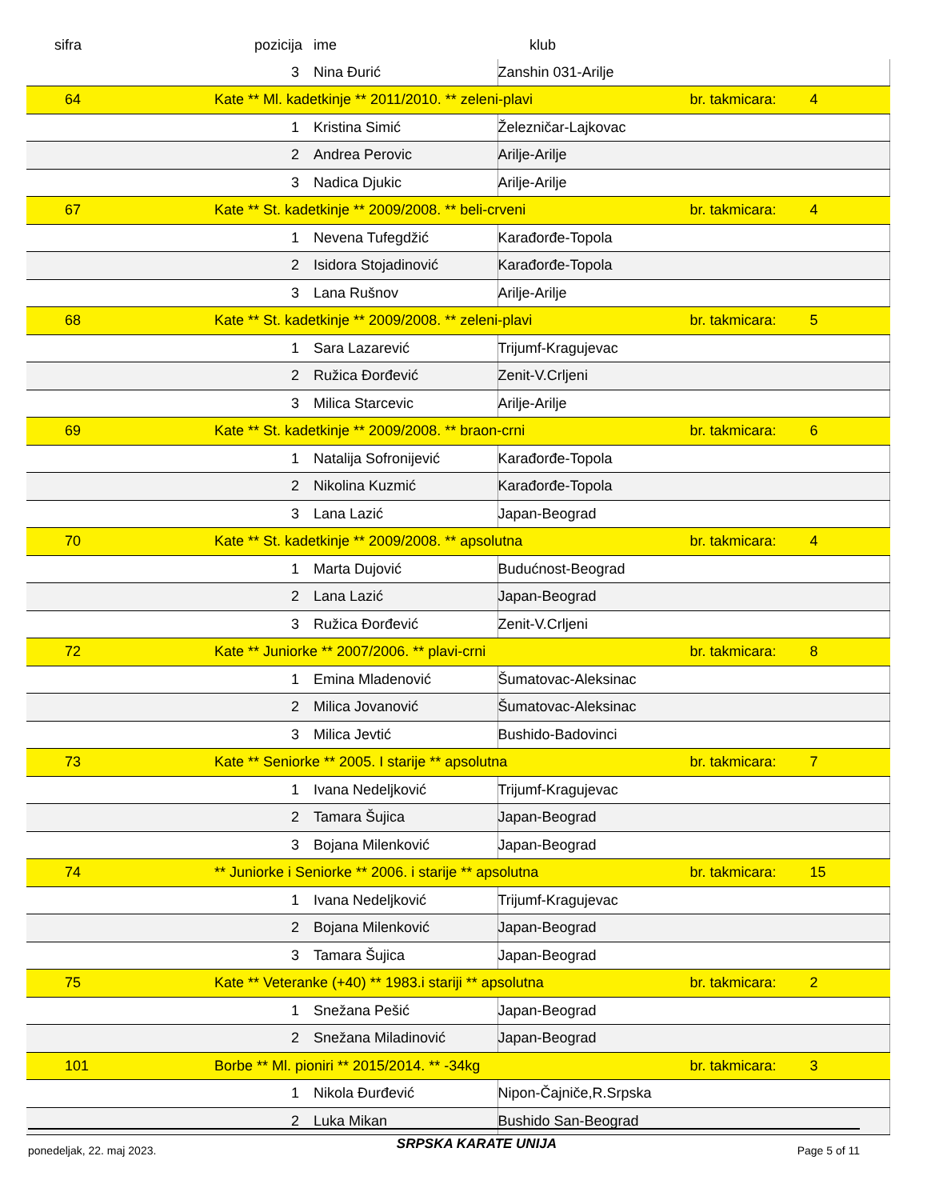| sifra | pozicija | ime | klub | | |
| --- | --- | --- | --- | --- | --- |
| | 3 | Nina Đurić | Zanshin 031-Arilje | | |
| 64 | Kate ** Ml. kadetkinje ** 2011/2010. ** zeleni-plavi | | | br. takmicara: | 4 |
| | 1 | Kristina Simić | Železničar-Lajkovac | | |
| | 2 | Andrea Perovic | Arilje-Arilje | | |
| | 3 | Nadica Djukic | Arilje-Arilje | | |
| 67 | Kate ** St. kadetkinje ** 2009/2008. ** beli-crveni | | | br. takmicara: | 4 |
| | 1 | Nevena Tufegdžić | Karađorđe-Topola | | |
| | 2 | Isidora Stojadinović | Karađorđe-Topola | | |
| | 3 | Lana Rušnov | Arilje-Arilje | | |
| 68 | Kate ** St. kadetkinje ** 2009/2008. ** zeleni-plavi | | | br. takmicara: | 5 |
| | 1 | Sara Lazarević | Trijumf-Kragujevac | | |
| | 2 | Ružica Đorđević | Zenit-V.Crljeni | | |
| | 3 | Milica Starcevic | Arilje-Arilje | | |
| 69 | Kate ** St. kadetkinje ** 2009/2008. ** braon-crni | | | br. takmicara: | 6 |
| | 1 | Natalija Sofronijević | Karađorđe-Topola | | |
| | 2 | Nikolina Kuzmić | Karađorđe-Topola | | |
| | 3 | Lana Lazić | Japan-Beograd | | |
| 70 | Kate ** St. kadetkinje ** 2009/2008. ** apsolutna | | | br. takmicara: | 4 |
| | 1 | Marta Dujović | Budućnost-Beograd | | |
| | 2 | Lana Lazić | Japan-Beograd | | |
| | 3 | Ružica Đorđević | Zenit-V.Crljeni | | |
| 72 | Kate ** Juniorke ** 2007/2006. ** plavi-crni | | | br. takmicara: | 8 |
| | 1 | Emina Mladenović | Šumatovac-Aleksinac | | |
| | 2 | Milica Jovanović | Šumatovac-Aleksinac | | |
| | 3 | Milica Jevtić | Bushido-Badovinci | | |
| 73 | Kate ** Seniorke ** 2005. I starije ** apsolutna | | | br. takmicara: | 7 |
| | 1 | Ivana Nedeljković | Trijumf-Kragujevac | | |
| | 2 | Tamara Šujica | Japan-Beograd | | |
| | 3 | Bojana Milenković | Japan-Beograd | | |
| 74 | ** Juniorke i Seniorke ** 2006. i starije ** apsolutna | | | br. takmicara: | 15 |
| | 1 | Ivana Nedeljković | Trijumf-Kragujevac | | |
| | 2 | Bojana Milenković | Japan-Beograd | | |
| | 3 | Tamara Šujica | Japan-Beograd | | |
| 75 | Kate ** Veteranke (+40) ** 1983.i stariji ** apsolutna | | | br. takmicara: | 2 |
| | 1 | Snežana Pešić | Japan-Beograd | | |
| | 2 | Snežana Miladinović | Japan-Beograd | | |
| 101 | Borbe ** Ml. pioniri ** 2015/2014. ** -34kg | | | br. takmicara: | 3 |
| | 1 | Nikola Đurđević | Nipon-Čajniče,R.Srpska | | |
| | 2 | Luka Mikan | Bushido San-Beograd | | |
ponedeljak, 22. maj 2023. SRPSKA KARATE UNIJA Page 5 of 11